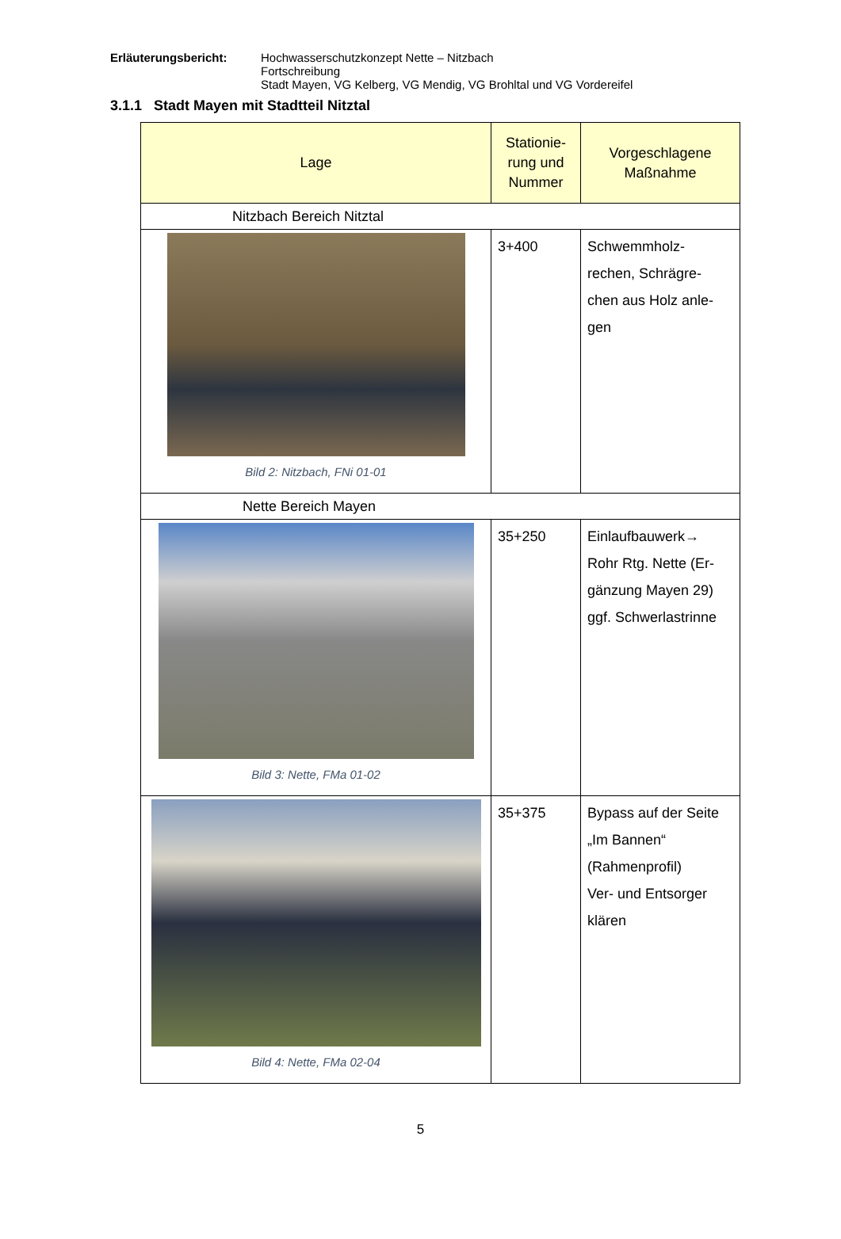Erläuterungsbericht: Hochwasserschutzkonzept Nette – Nitzbach
Fortschreibung
Stadt Mayen, VG Kelberg, VG Mendig, VG Brohltal und VG Vordereifel
3.1.1 Stadt Mayen mit Stadtteil Nitztal
| Lage | Stationie- rung und Nummer | Vorgeschlagene Maßnahme |
| --- | --- | --- |
| Nitzbach Bereich Nitztal | | |
| Bild 2: Nitzbach, FNi 01-01 | 3+400 | Schwemmholz- rechen, Schrägre- chen aus Holz anle- gen |
| Nette Bereich Mayen | | |
| Bild 3: Nette, FMa 01-02 | 35+250 | Einlaufbauwerk→ Rohr Rtg. Nette (Er- gänzung Mayen 29) ggf. Schwerlastrinne |
| Bild 4: Nette, FMa 02-04 | 35+375 | Bypass auf der Seite „Im Bannen“ (Rahmenprofil) Ver- und Entsorger klären |
5